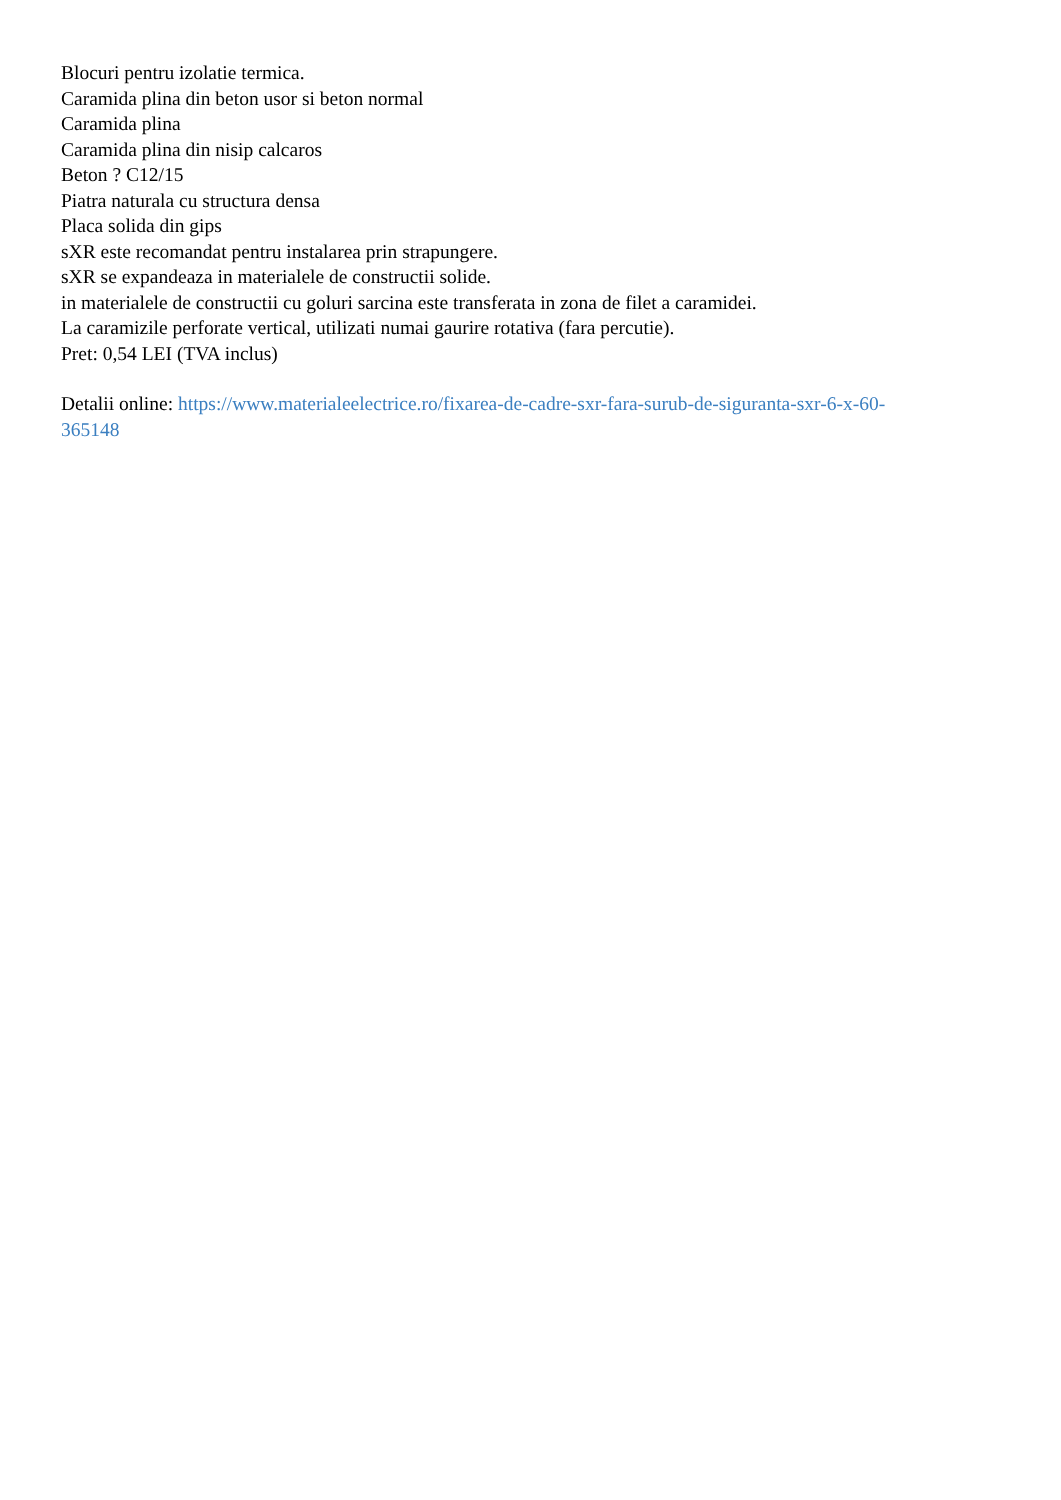Blocuri pentru izolatie termica.
Caramida plina din beton usor si beton normal
Caramida plina
Caramida plina din nisip calcaros
Beton ? C12/15
Piatra naturala cu structura densa
Placa solida din gips
sXR este recomandat pentru instalarea prin strapungere.
sXR se expandeaza in materialele de constructii solide.
in materialele de constructii cu goluri sarcina este transferata in zona de filet a caramidei.
La caramizile perforate vertical, utilizati numai gaurire rotativa (fara percutie).
Pret: 0,54 LEI (TVA inclus)
Detalii online: https://www.materialeelectrice.ro/fixarea-de-cadre-sxr-fara-surub-de-siguranta-sxr-6-x-60-
365148